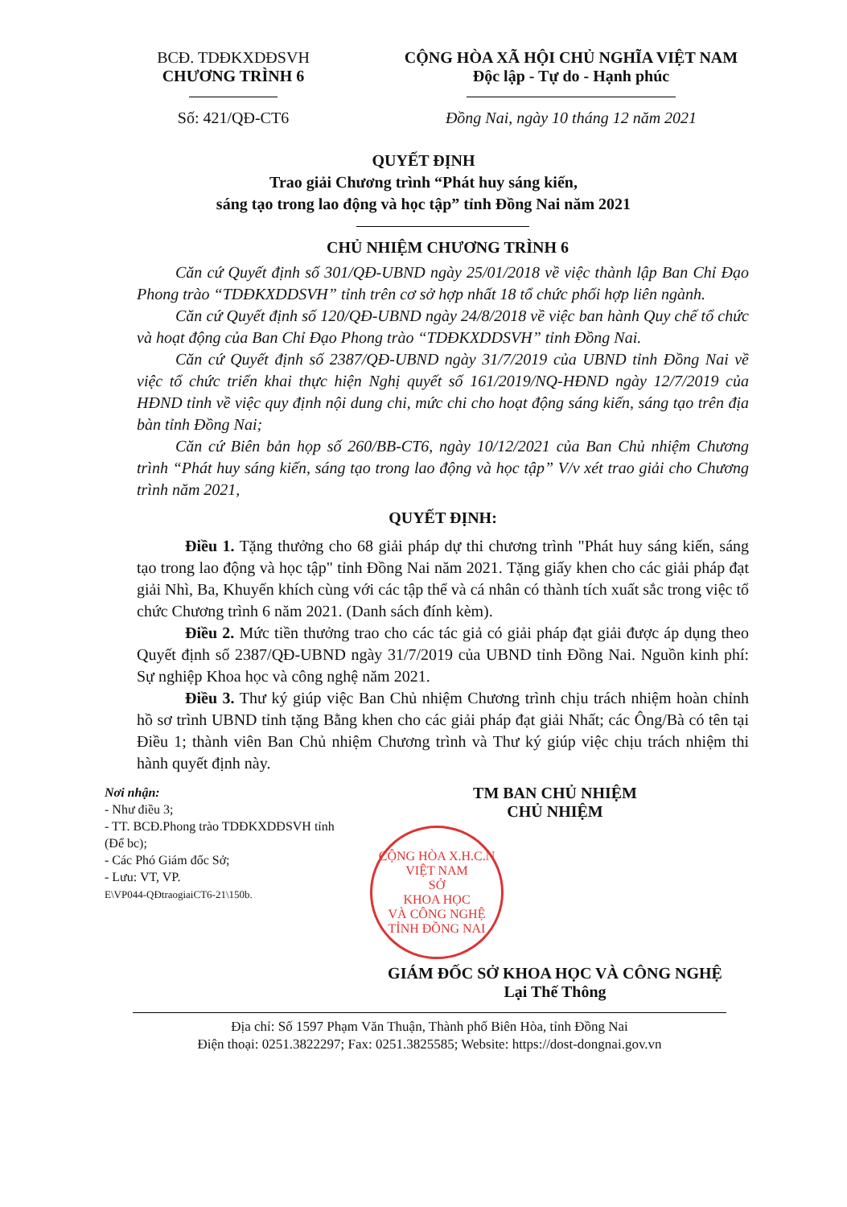BCĐ. TDĐKXDĐSVH
CHƯƠNG TRÌNH 6
Số: 421/QĐ-CT6
CỘNG HÒA XÃ HỘI CHỦ NGHĨA VIỆT NAM
Độc lập - Tự do - Hạnh phúc
Đồng Nai, ngày 10 tháng 12 năm 2021
QUYẾT ĐỊNH
Trao giải Chương trình “Phát huy sáng kiến,
sáng tạo trong lao động và học tập” tỉnh Đồng Nai năm 2021
CHỦ NHIỆM CHƯƠNG TRÌNH 6
Căn cứ Quyết định số 301/QĐ-UBND ngày 25/01/2018 về việc thành lập Ban Chỉ Đạo Phong trào “TDĐKXDDSVH” tỉnh trên cơ sở hợp nhất 18 tổ chức phối hợp liên ngành.
Căn cứ Quyết định số 120/QĐ-UBND ngày 24/8/2018 về việc ban hành Quy chế tổ chức và hoạt động của Ban Chỉ Đạo Phong trào “TDĐKXDDSVH” tỉnh Đồng Nai.
Căn cứ Quyết định số 2387/QĐ-UBND ngày 31/7/2019 của UBND tỉnh Đồng Nai về việc tổ chức triển khai thực hiện Nghị quyết số 161/2019/NQ-HĐND ngày 12/7/2019 của HĐND tỉnh về việc quy định nội dung chi, mức chi cho hoạt động sáng kiến, sáng tạo trên địa bàn tỉnh Đồng Nai;
Căn cứ Biên bản họp số 260/BB-CT6, ngày 10/12/2021 của Ban Chủ nhiệm Chương trình “Phát huy sáng kiến, sáng tạo trong lao động và học tập” V/v xét trao giải cho Chương trình năm 2021,
QUYẾT ĐỊNH:
Điều 1. Tặng thưởng cho 68 giải pháp dự thi chương trình "Phát huy sáng kiến, sáng tạo trong lao động và học tập" tỉnh Đồng Nai năm 2021. Tặng giấy khen cho các giải pháp đạt giải Nhì, Ba, Khuyến khích cùng với các tập thể và cá nhân có thành tích xuất sắc trong việc tổ chức Chương trình 6 năm 2021. (Danh sách đính kèm).
Điều 2. Mức tiền thưởng trao cho các tác giả có giải pháp đạt giải được áp dụng theo Quyết định số 2387/QĐ-UBND ngày 31/7/2019 của UBND tỉnh Đồng Nai. Nguồn kinh phí: Sự nghiệp Khoa học và công nghệ năm 2021.
Điều 3. Thư ký giúp việc Ban Chủ nhiệm Chương trình chịu trách nhiệm hoàn chỉnh hồ sơ trình UBND tỉnh tặng Bằng khen cho các giải pháp đạt giải Nhất; các Ông/Bà có tên tại Điều 1; thành viên Ban Chủ nhiệm Chương trình và Thư ký giúp việc chịu trách nhiệm thi hành quyết định này.
Nơi nhận:
- Như điều 3;
- TT. BCĐ.Phong trào TDĐKXDĐSVH tỉnh (Để bc);
- Các Phó Giám đốc Sở;
- Lưu: VT, VP.
E\VP044-QĐtraogiaiCT6-21\150b.
TM BAN CHỦ NHIỆM
CHỦ NHIỆM
CỘNG HÒA X.H.C.N VIỆT NAM
SỞ
KHOA HỌC
VÀ CÔNG NGHỆ
TỈNH ĐỒNG NAI
GIÁM ĐỐC SỞ KHOA HỌC VÀ CÔNG NGHỆ
Lại Thế Thông
Địa chỉ: Số 1597 Phạm Văn Thuận, Thành phố Biên Hòa, tỉnh Đồng Nai
Điện thoại: 0251.3822297; Fax: 0251.3825585; Website: https://dost-dongnai.gov.vn